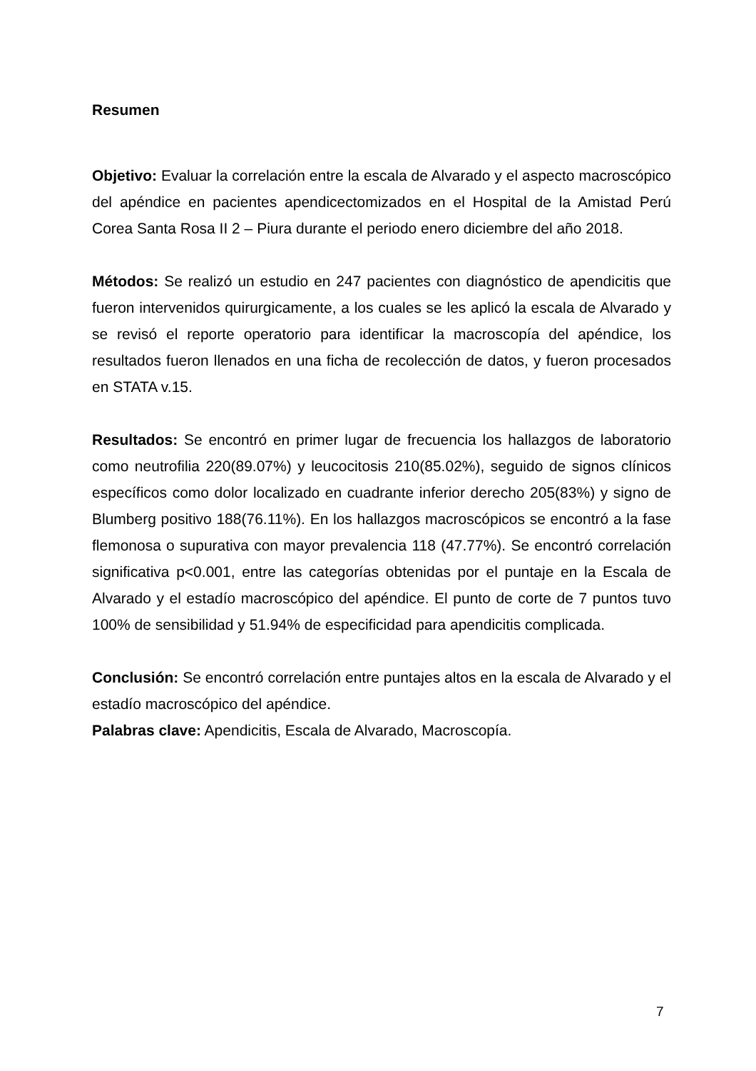Resumen
Objetivo: Evaluar la correlación entre la escala de Alvarado y el aspecto macroscópico del apéndice en pacientes apendicectomizados en el Hospital de la Amistad Perú Corea Santa Rosa II 2 – Piura durante el periodo enero diciembre del año 2018.
Métodos: Se realizó un estudio en 247 pacientes con diagnóstico de apendicitis que fueron intervenidos quirurgicamente, a los cuales se les aplicó la escala de Alvarado y se revisó el reporte operatorio para identificar la macroscopía del apéndice, los resultados fueron llenados en una ficha de recolección de datos, y fueron procesados en STATA v.15.
Resultados: Se encontró en primer lugar de frecuencia los hallazgos de laboratorio como neutrofilia 220(89.07%) y leucocitosis 210(85.02%), seguido de signos clínicos específicos como dolor localizado en cuadrante inferior derecho 205(83%) y signo de Blumberg positivo 188(76.11%). En los hallazgos macroscópicos se encontró a la fase flemonosa o supurativa con mayor prevalencia 118 (47.77%). Se encontró correlación significativa p<0.001, entre las categorías obtenidas por el puntaje en la Escala de Alvarado y el estadío macroscópico del apéndice. El punto de corte de 7 puntos tuvo 100% de sensibilidad y 51.94% de especificidad para apendicitis complicada.
Conclusión: Se encontró correlación entre puntajes altos en la escala de Alvarado y el estadío macroscópico del apéndice.
Palabras clave: Apendicitis, Escala de Alvarado, Macroscopía.
7